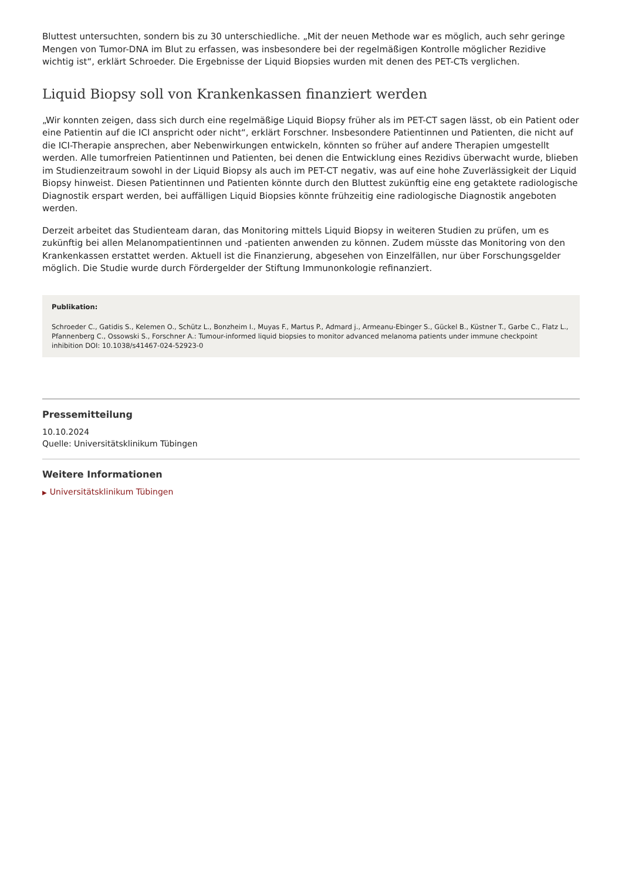Bluttest untersuchten, sondern bis zu 30 unterschiedliche. „Mit der neuen Methode war es möglich, auch sehr geringe Mengen von Tumor-DNA im Blut zu erfassen, was insbesondere bei der regelmäßigen Kontrolle möglicher Rezidive wichtig ist“, erklärt Schroeder. Die Ergebnisse der Liquid Biopsies wurden mit denen des PET-CTs verglichen.
Liquid Biopsy soll von Krankenkassen finanziert werden
„Wir konnten zeigen, dass sich durch eine regelmäßige Liquid Biopsy früher als im PET-CT sagen lässt, ob ein Patient oder eine Patientin auf die ICI anspricht oder nicht“, erklärt Forschner. Insbesondere Patientinnen und Patienten, die nicht auf die ICI-Therapie ansprechen, aber Nebenwirkungen entwickeln, könnten so früher auf andere Therapien umgestellt werden. Alle tumorfreien Patientinnen und Patienten, bei denen die Entwicklung eines Rezidivs überwacht wurde, blieben im Studienzeitraum sowohl in der Liquid Biopsy als auch im PET-CT negativ, was auf eine hohe Zuverlässigkeit der Liquid Biopsy hinweist. Diesen Patientinnen und Patienten könnte durch den Bluttest zukünftig eine eng getaktete radiologische Diagnostik erspart werden, bei auffälligen Liquid Biopsies könnte frühzeitig eine radiologische Diagnostik angeboten werden.
Derzeit arbeitet das Studienteam daran, das Monitoring mittels Liquid Biopsy in weiteren Studien zu prüfen, um es zukünftig bei allen Melanompatientinnen und -patienten anwenden zu können. Zudem müsste das Monitoring von den Krankenkassen erstattet werden. Aktuell ist die Finanzierung, abgesehen von Einzelfällen, nur über Forschungsgelder möglich. Die Studie wurde durch Fördergelder der Stiftung Immunonkologie refinanziert.
Publikation:
Schroeder C., Gatidis S., Kelemen O., Schütz L., Bonzheim I., Muyas F., Martus P., Admard j., Armeanu-Ebinger S., Gückel B., Küstner T., Garbe C., Flatz L., Pfannenberg C., Ossowski S., Forschner A.: Tumour-informed liquid biopsies to monitor advanced melanoma patients under immune checkpoint inhibition DOI: 10.1038/s41467-024-52923-0
Pressemitteilung
10.10.2024
Quelle: Universitätsklinikum Tübingen
Weitere Informationen
▶ Universitätsklinikum Tübingen